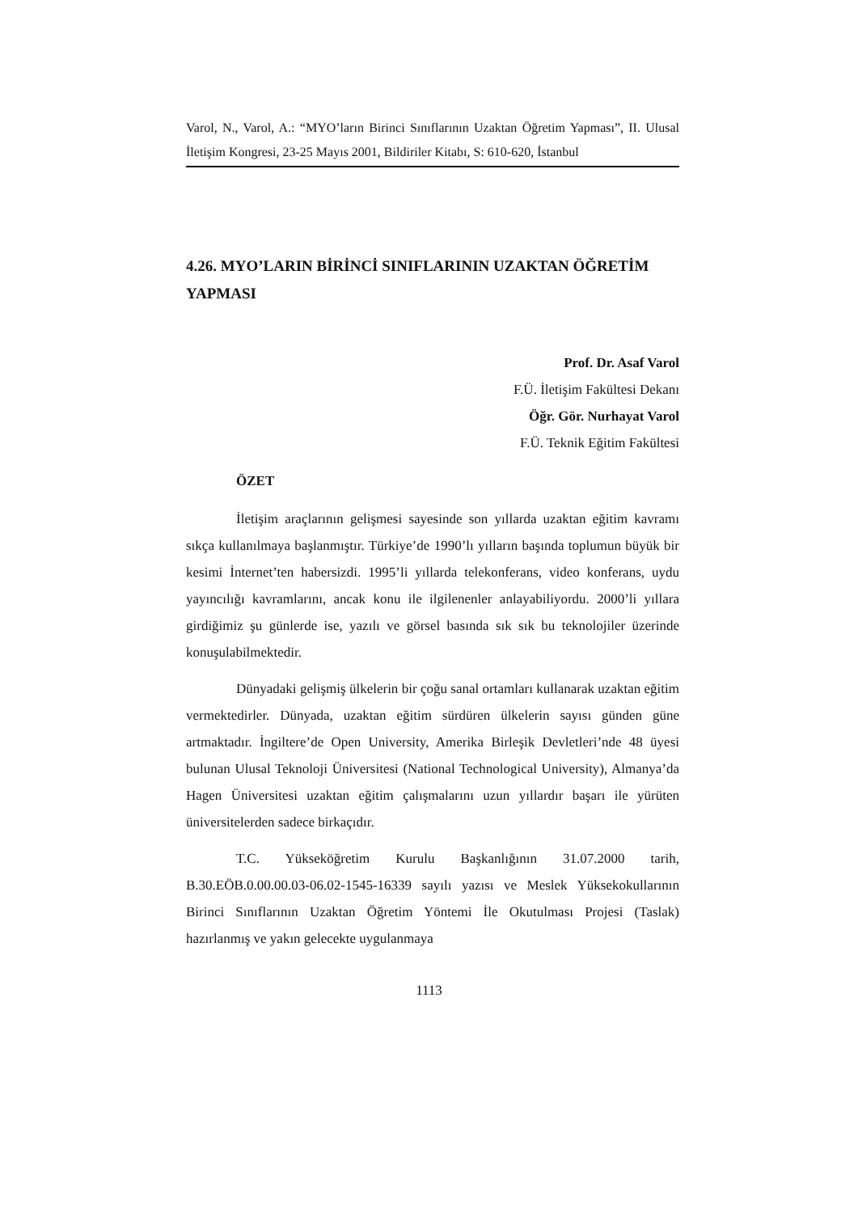Varol, N., Varol, A.: “MYO’ların Birinci Sınıflarının Uzaktan Öğretim Yapması”, II. Ulusal İletişim Kongresi, 23-25 Mayıs 2001, Bildiriler Kitabı, S: 610-620, İstanbul
4.26. MYO’LARIN BİRİNCİ SINIFLARININ UZAKTAN ÖĞRETİM YAPMASI
Prof. Dr. Asaf Varol
F.Ü. İletişim Fakültesi Dekanı
Öğr. Gör. Nurhayat Varol
F.Ü. Teknik Eğitim Fakültesi
ÖZET
İletişim araçlarının gelişmesi sayesinde son yıllarda uzaktan eğitim kavramı sıkça kullanılmaya başlanmıştır. Türkiye’de 1990’lı yılların başında toplumun büyük bir kesimi İnternet’ten habersizdi. 1995’li yıllarda telekonferans, video konferans, uydu yayıncılığı kavramlarını, ancak konu ile ilgilenenler anlayabiliyordu. 2000’li yıllara girdiğimiz şu günlerde ise, yazılı ve görsel basında sık sık bu teknolojiler üzerinde konuşulabilmektedir.
Dünyadaki gelişmiş ülkelerin bir çoğu sanal ortamları kullanarak uzaktan eğitim vermektedirler. Dünyada, uzaktan eğitim sürdüren ülkelerin sayısı günden güne artmaktadır. İngiltere’de Open University, Amerika Birleşik Devletleri’nde 48 üyesi bulunan Ulusal Teknoloji Üniversitesi (National Technological University), Almanya’da Hagen Üniversitesi uzaktan eğitim çalışmalarını uzun yıllardır başarı ile yürüten üniversitelerden sadece birkaçıdır.
T.C. Yükseköğretim Kurulu Başkanlığının 31.07.2000 tarih, B.30.EÖB.0.00.00.03-06.02-1545-16339 sayılı yazısı ve Meslek Yüksekokullarının Birinci Sınıflarının Uzaktan Öğretim Yöntemi İle Okutulması Projesi (Taslak) hazırlanmış ve yakın gelecekte uygulanmaya
1113